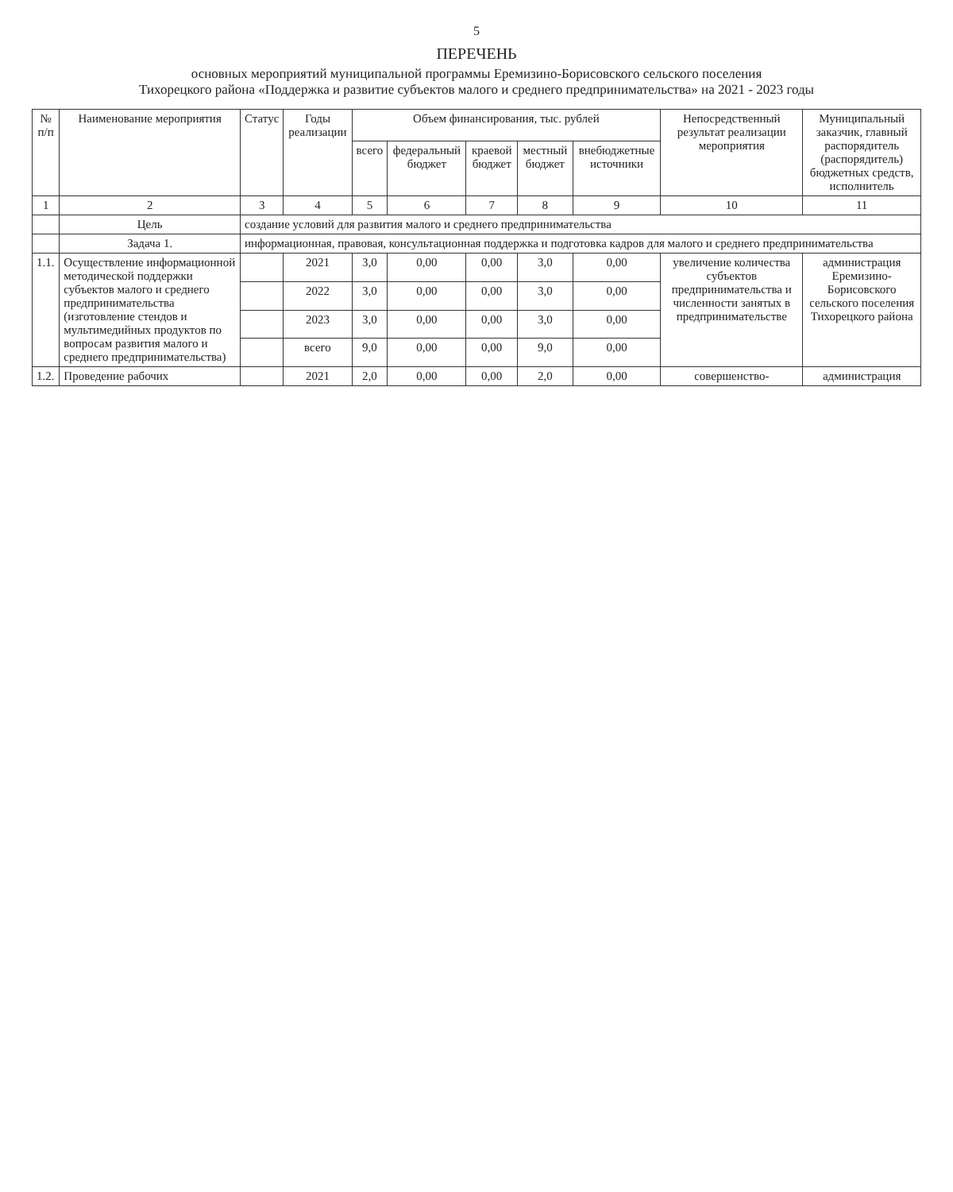5
ПЕРЕЧЕНЬ
основных мероприятий муниципальной программы Еремизино-Борисовского сельского поселения
Тихорецкого района «Поддержка и развитие субъектов малого и среднего предпринимательства» на 2021 - 2023 годы
| № п/п | Наименование мероприятия | Статус | Годы реализации | Объем финансирования, тыс. рублей | | | | | Непосредственный результат реализации мероприятия | Муниципальный заказчик, главный распорядитель (распорядитель) бюджетных средств, исполнитель |
| --- | --- | --- | --- | --- | --- | --- | --- | --- | --- | --- |
| | | | | всего | федеральный бюджет | краевой бюджет | местный бюджет | внебюджетные источники | | |
| 1 | 2 | 3 | 4 | 5 | 6 | 7 | 8 | 9 | 10 | 11 |
| | Цель | создание условий для развития малого и среднего предпринимательства | | | | | | | | |
| | Задача 1. | информационная, правовая, консультационная поддержка и подготовка кадров для малого и среднего предпринимательства | | | | | | | | |
| 1.1. | Осуществление информационной методической поддержки субъектов малого и среднего предпринимательства (изготовление стендов и мультимедийных продуктов по вопросам развития малого и среднего предпринимательства) | | 2021 | 3,0 | 0,00 | 0,00 | 3,0 | 0,00 | увеличение количества субъектов предпринимательства и численности занятых в предпринимательстве | администрация Еремизино-Борисовского сельского поселения Тихорецкого района |
| | | | 2022 | 3,0 | 0,00 | 0,00 | 3,0 | 0,00 | | |
| | | | 2023 | 3,0 | 0,00 | 0,00 | 3,0 | 0,00 | | |
| | | | всего | 9,0 | 0,00 | 0,00 | 9,0 | 0,00 | | |
| 1.2. | Проведение рабочих | | 2021 | 2,0 | 0,00 | 0,00 | 2,0 | 0,00 | совершенство- | администрация |